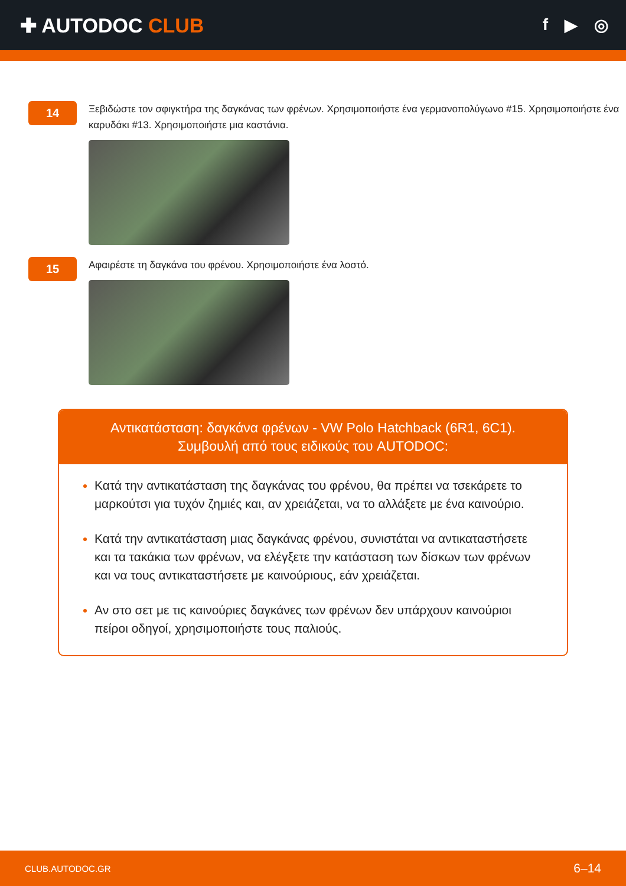✚ AUTODOC CLUB
f ▶ ◎
14
Ξεβιδώστε τον σφιγκτήρα της δαγκάνας των φρένων. Χρησιμοποιήστε ένα γερμανοπολύγωνο #15. Χρησιμοποιήστε ένα καρυδάκι #13. Χρησιμοποιήστε μια καστάνια.
15
Αφαιρέστε τη δαγκάνα του φρένου. Χρησιμοποιήστε ένα λοστό.
Αντικατάσταση: δαγκάνα φρένων - VW Polo Hatchback (6R1, 6C1).
Συμβουλή από τους ειδικούς του AUTODOC:
Κατά την αντικατάσταση της δαγκάνας του φρένου, θα πρέπει να τσεκάρετε το μαρκούτσι για τυχόν ζημιές και, αν χρειάζεται, να το αλλάξετε με ένα καινούριο.
Κατά την αντικατάσταση μιας δαγκάνας φρένου, συνιστάται να αντικαταστήσετε και τα τακάκια των φρένων, να ελέγξετε την κατάσταση των δίσκων των φρένων και να τους αντικαταστήσετε με καινούριους, εάν χρειάζεται.
Αν στο σετ με τις καινούριες δαγκάνες των φρένων δεν υπάρχουν καινούριοι πείροι οδηγοί, χρησιμοποιήστε τους παλιούς.
CLUB.AUTODOC.GR 6–14